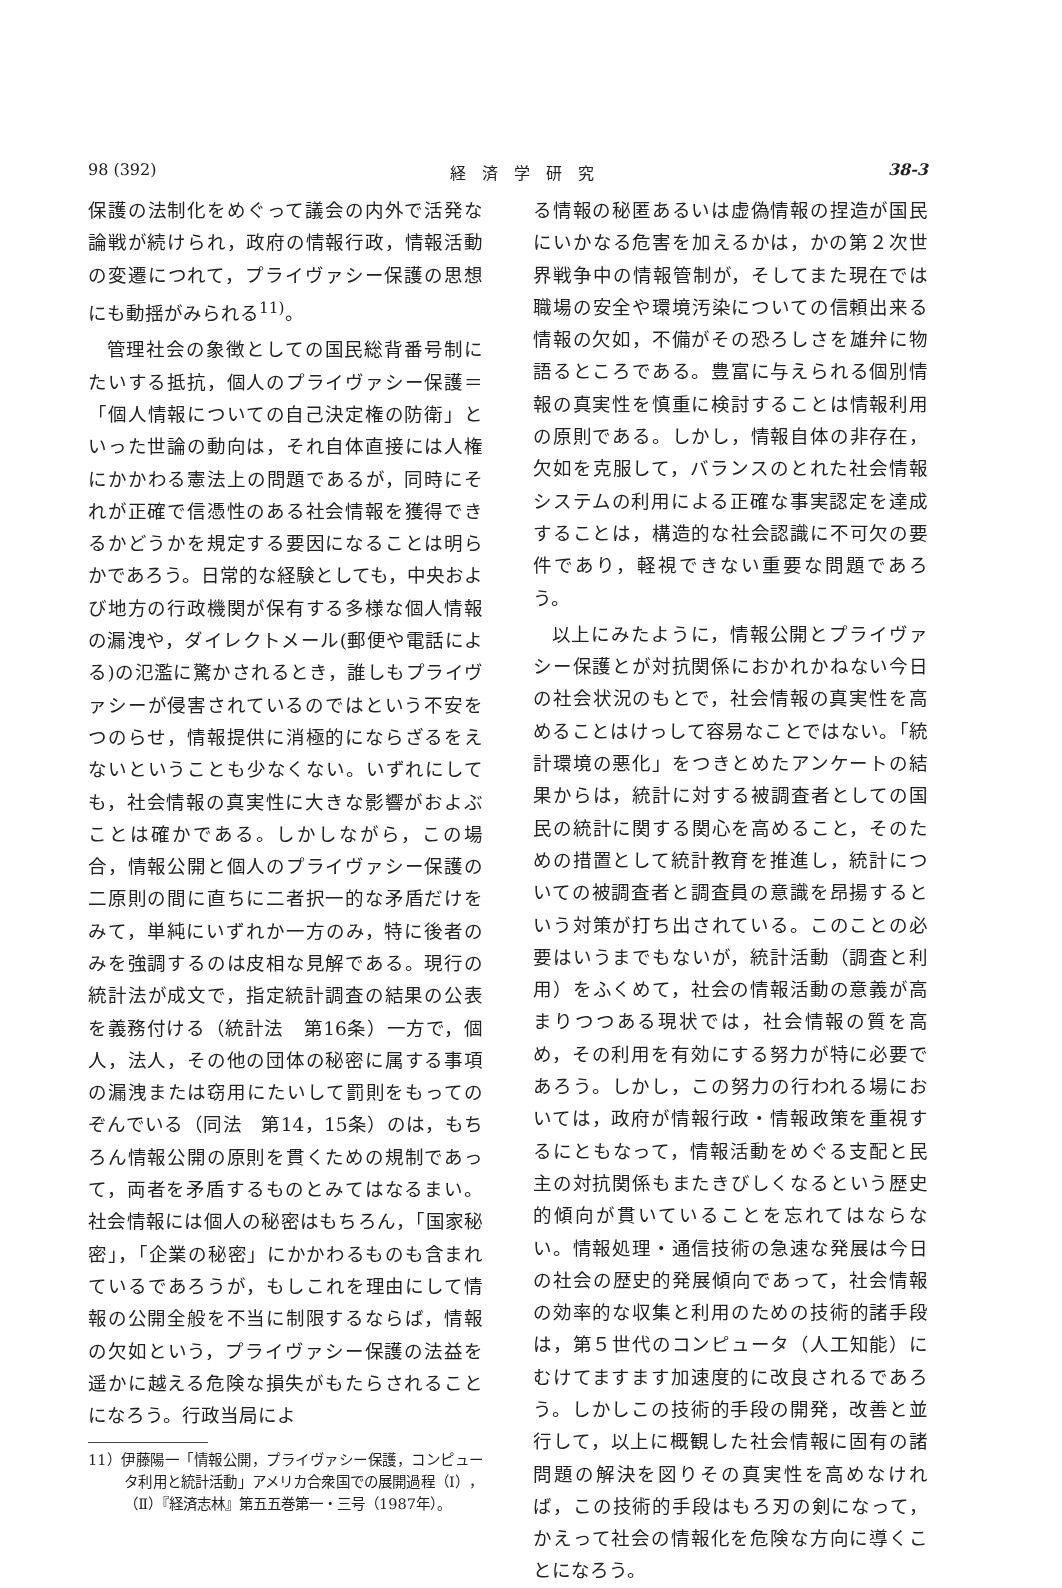98 (392) 経　済　学　研　究 38-3
保護の法制化をめぐって議会の内外で活発な論戦が続けられ，政府の情報行政，情報活動の変遷につれて，プライヴァシー保護の思想にも動揺がみられる<sup>11)</sup>。
管理社会の象徴としての国民総背番号制にたいする抵抗，個人のプライヴァシー保護＝「個人情報についての自己決定権の防衛」といった世論の動向は，それ自体直接には人権にかかわる憲法上の問題であるが，同時にそれが正確で信憑性のある社会情報を獲得できるかどうかを規定する要因になることは明らかであろう。日常的な経験としても，中央および地方の行政機関が保有する多様な個人情報の漏洩や，ダイレクトメール(郵便や電話による)の氾濫に驚かされるとき，誰しもプライヴァシーが侵害されているのではという不安をつのらせ，情報提供に消極的にならざるをえないということも少なくない。いずれにしても，社会情報の真実性に大きな影響がおよぶことは確かである。しかしながら，この場合，情報公開と個人のプライヴァシー保護の二原則の間に直ちに二者択一的な矛盾だけをみて，単純にいずれか一方のみ，特に後者のみを強調するのは皮相な見解である。現行の統計法が成文で，指定統計調査の結果の公表を義務付ける（統計法　第16条）一方で，個人，法人，その他の団体の秘密に属する事項の漏洩または窃用にたいして罰則をもってのぞんでいる（同法　第14，15条）のは，もちろん情報公開の原則を貫くための規制であって，両者を矛盾するものとみてはなるまい。社会情報には個人の秘密はもちろん，「国家秘密」，「企業の秘密」にかかわるものも含まれているであろうが，もしこれを理由にして情報の公開全般を不当に制限するならば，情報の欠如という，プライヴァシー保護の法益を遥かに越える危険な損失がもたらされることになろう。行政当局によ
11）伊藤陽一「情報公開，プライヴァシー保護，コンピュータ利用と統計活動」アメリカ合衆国での展開過程（Ⅰ），（Ⅱ）『経済志林』第五五巻第一・三号（1987年）。
る情報の秘匿あるいは虚偽情報の捏造が国民にいかなる危害を加えるかは，かの第２次世界戦争中の情報管制が，そしてまた現在では職場の安全や環境汚染についての信頼出来る情報の欠如，不備がその恐ろしさを雄弁に物語るところである。豊富に与えられる個別情報の真実性を慎重に検討することは情報利用の原則である。しかし，情報自体の非存在，欠如を克服して，バランスのとれた社会情報システムの利用による正確な事実認定を達成することは，構造的な社会認識に不可欠の要件であり，軽視できない重要な問題であろう。
以上にみたように，情報公開とプライヴァシー保護とが対抗関係におかれかねない今日の社会状況のもとで，社会情報の真実性を高めることはけっして容易なことではない。「統計環境の悪化」をつきとめたアンケートの結果からは，統計に対する被調査者としての国民の統計に関する関心を高めること，そのための措置として統計教育を推進し，統計についての被調査者と調査員の意識を昂揚するという対策が打ち出されている。このことの必要はいうまでもないが，統計活動（調査と利用）をふくめて，社会の情報活動の意義が高まりつつある現状では，社会情報の質を高め，その利用を有効にする努力が特に必要であろう。しかし，この努力の行われる場においては，政府が情報行政・情報政策を重視するにともなって，情報活動をめぐる支配と民主の対抗関係もまたきびしくなるという歴史的傾向が貫いていることを忘れてはならない。情報処理・通信技術の急速な発展は今日の社会の歴史的発展傾向であって，社会情報の効率的な収集と利用のための技術的諸手段は，第５世代のコンピュータ（人工知能）にむけてますます加速度的に改良されるであろう。しかしこの技術的手段の開発，改善と並行して，以上に概観した社会情報に固有の諸問題の解決を図りその真実性を高めなければ，この技術的手段はもろ刃の剣になって，かえって社会の情報化を危険な方向に導くことになろう。